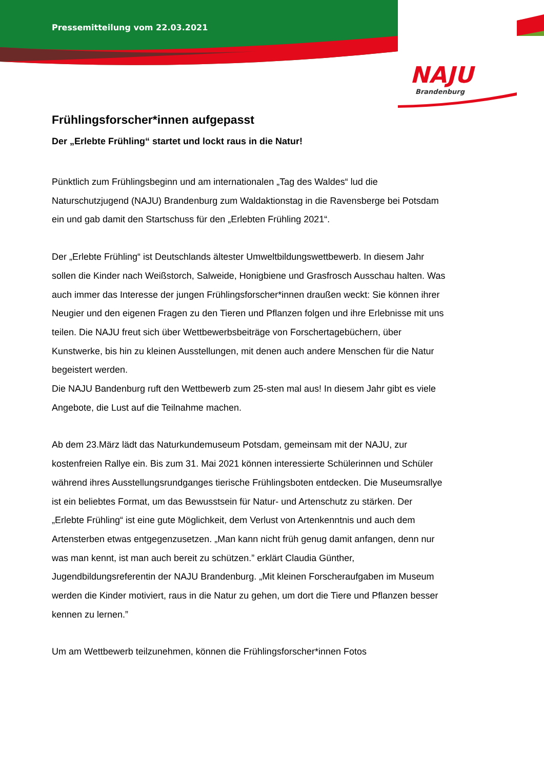Pressemitteilung vom 22.03.2021
NAJU
Brandenburg
Frühlingsforscher*innen aufgepasst
Der „Erlebte Frühling“ startet und lockt raus in die Natur!
Pünktlich zum Frühlingsbeginn und am internationalen „Tag des Waldes“ lud die Naturschutzjugend (NAJU) Brandenburg zum Waldaktionstag in die Ravensberge bei Potsdam ein und gab damit den Startschuss für den „Erlebten Frühling 2021“.
Der „Erlebte Frühling“ ist Deutschlands ältester Umweltbildungswettbewerb. In diesem Jahr sollen die Kinder nach Weißstorch, Salweide, Honigbiene und Grasfrosch Ausschau halten. Was auch immer das Interesse der jungen Frühlingsforscher*innen draußen weckt: Sie können ihrer Neugier und den eigenen Fragen zu den Tieren und Pflanzen folgen und ihre Erlebnisse mit uns teilen. Die NAJU freut sich über Wettbewerbsbeiträge von Forschertagebüchern, über Kunstwerke, bis hin zu kleinen Ausstellungen, mit denen auch andere Menschen für die Natur begeistert werden.
Die NAJU Bandenburg ruft den Wettbewerb zum 25-sten mal aus! In diesem Jahr gibt es viele Angebote, die Lust auf die Teilnahme machen.
Ab dem 23.März lädt das Naturkundemuseum Potsdam, gemeinsam mit der NAJU, zur kostenfreien Rallye ein. Bis zum 31. Mai 2021 können interessierte Schülerinnen und Schüler während ihres Ausstellungsrundganges tierische Frühlingsboten entdecken. Die Museumsrallye ist ein beliebtes Format, um das Bewusstsein für Natur- und Artenschutz zu stärken. Der „Erlebte Frühling“ ist eine gute Möglichkeit, dem Verlust von Artenkenntnis und auch dem Artensterben etwas entgegenzusetzen. „Man kann nicht früh genug damit anfangen, denn nur was man kennt, ist man auch bereit zu schützen.” erklärt Claudia Günther, Jugendbildungsreferentin der NAJU Brandenburg. „Mit kleinen Forscheraufgaben im Museum werden die Kinder motiviert, raus in die Natur zu gehen, um dort die Tiere und Pflanzen besser kennen zu lernen.”
Um am Wettbewerb teilzunehmen, können die Frühlingsforscher*innen Fotos